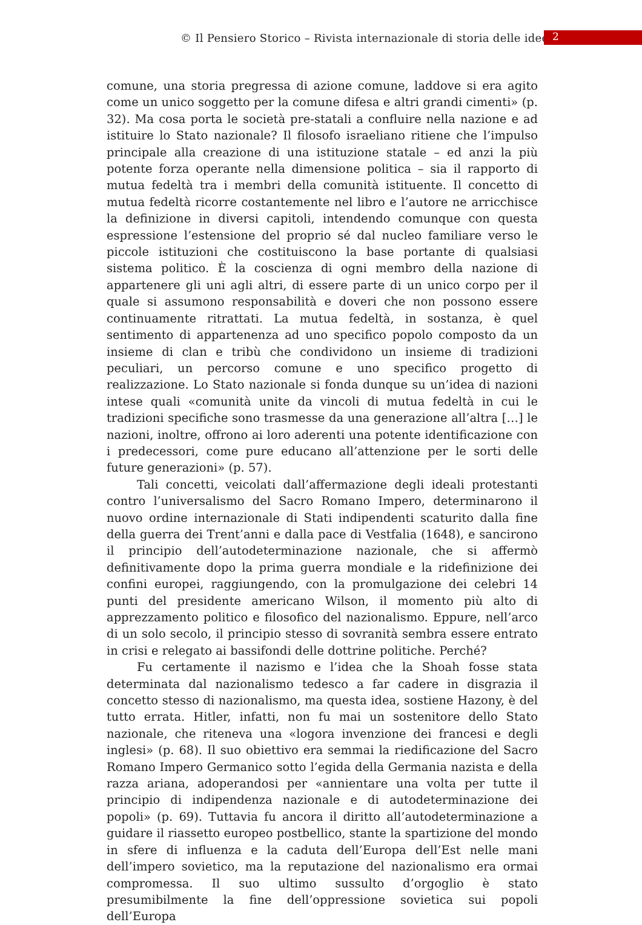© Il Pensiero Storico – Rivista internazionale di storia delle idee 2
comune, una storia pregressa di azione comune, laddove si era agito come un unico soggetto per la comune difesa e altri grandi cimenti» (p. 32). Ma cosa porta le società pre-statali a confluire nella nazione e ad istituire lo Stato nazionale? Il filosofo israeliano ritiene che l’impulso principale alla creazione di una istituzione statale – ed anzi la più potente forza operante nella dimensione politica – sia il rapporto di mutua fedeltà tra i membri della comunità istituente. Il concetto di mutua fedeltà ricorre costantemente nel libro e l’autore ne arricchisce la definizione in diversi capitoli, intendendo comunque con questa espressione l’estensione del proprio sé dal nucleo familiare verso le piccole istituzioni che costituiscono la base portante di qualsiasi sistema politico. È la coscienza di ogni membro della nazione di appartenere gli uni agli altri, di essere parte di un unico corpo per il quale si assumono responsabilità e doveri che non possono essere continuamente ritrattati. La mutua fedeltà, in sostanza, è quel sentimento di appartenenza ad uno specifico popolo composto da un insieme di clan e tribù che condividono un insieme di tradizioni peculiari, un percorso comune e uno specifico progetto di realizzazione. Lo Stato nazionale si fonda dunque su un’idea di nazioni intese quali «comunità unite da vincoli di mutua fedeltà in cui le tradizioni specifiche sono trasmesse da una generazione all’altra […] le nazioni, inoltre, offrono ai loro aderenti una potente identificazione con i predecessori, come pure educano all’attenzione per le sorti delle future generazioni» (p. 57).
Tali concetti, veicolati dall’affermazione degli ideali protestanti contro l’universalismo del Sacro Romano Impero, determinarono il nuovo ordine internazionale di Stati indipendenti scaturito dalla fine della guerra dei Trent’anni e dalla pace di Vestfalia (1648), e sancirono il principio dell’autodeterminazione nazionale, che si affermò definitivamente dopo la prima guerra mondiale e la ridefinizione dei confini europei, raggiungendo, con la promulgazione dei celebri 14 punti del presidente americano Wilson, il momento più alto di apprezzamento politico e filosofico del nazionalismo. Eppure, nell’arco di un solo secolo, il principio stesso di sovranità sembra essere entrato in crisi e relegato ai bassifondi delle dottrine politiche. Perché?
Fu certamente il nazismo e l’idea che la Shoah fosse stata determinata dal nazionalismo tedesco a far cadere in disgrazia il concetto stesso di nazionalismo, ma questa idea, sostiene Hazony, è del tutto errata. Hitler, infatti, non fu mai un sostenitore dello Stato nazionale, che riteneva una «logora invenzione dei francesi e degli inglesi» (p. 68). Il suo obiettivo era semmai la riedificazione del Sacro Romano Impero Germanico sotto l’egida della Germania nazista e della razza ariana, adoperandosi per «annientare una volta per tutte il principio di indipendenza nazionale e di autodeterminazione dei popoli» (p. 69). Tuttavia fu ancora il diritto all’autodeterminazione a guidare il riassetto europeo postbellico, stante la spartizione del mondo in sfere di influenza e la caduta dell’Europa dell’Est nelle mani dell’impero sovietico, ma la reputazione del nazionalismo era ormai compromessa. Il suo ultimo sussulto d’orgoglio è stato presumibilmente la fine dell’oppressione sovietica sui popoli dell’Europa